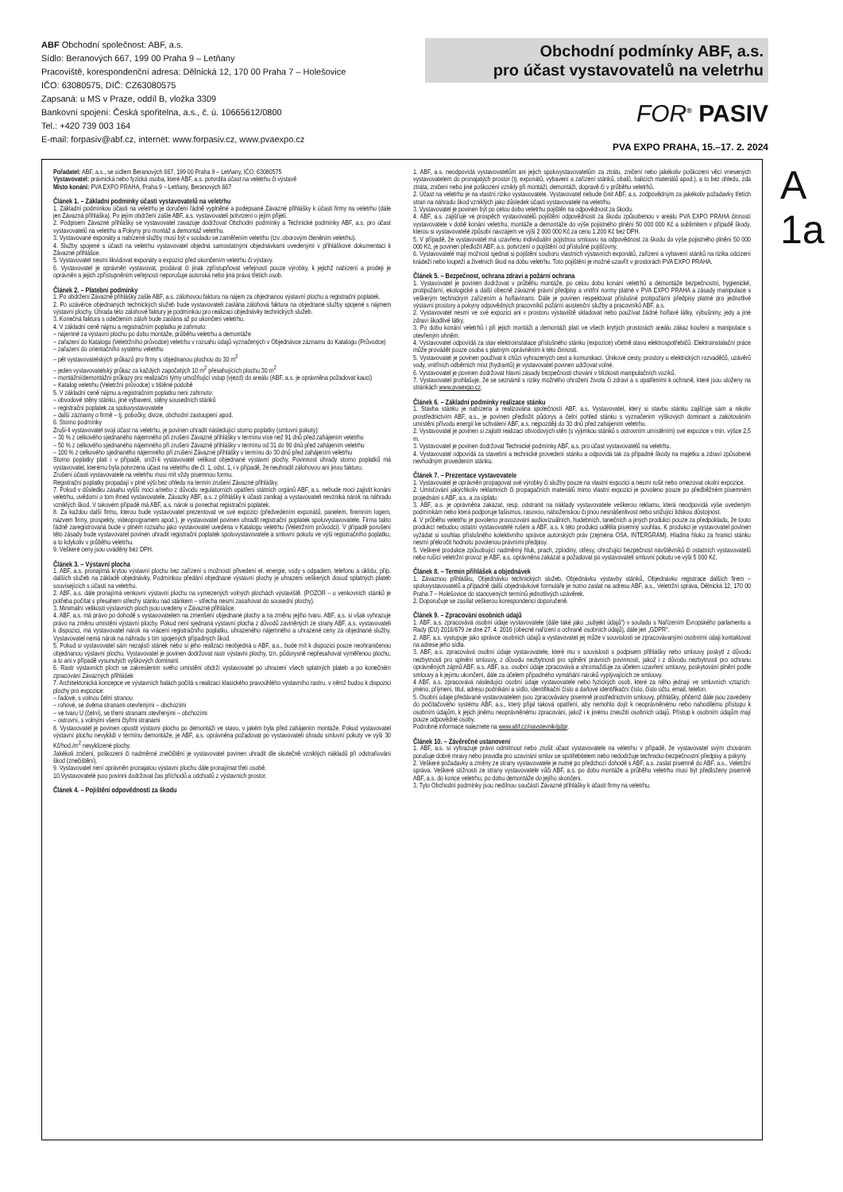ABF Obchodní společnost: ABF, a.s.
Sídlo: Beranových 667, 199 00 Praha 9 – Letňany
Pracoviště, korespondenční adresa: Dělnická 12, 170 00 Praha 7 – Holešovice
IČO: 63080575, DIČ: CZ63080575
Zapsaná: u MS v Praze, oddíl B, vložka 3309
Bankovní spojení: Česká spořitelna, a.s., č. ú. 10665612/0800
Tel.: +420 739 003 164
E-mail: forpasiv@abf.cz, internet: www.forpasiv.cz, www.pvaexpo.cz
Obchodní podmínky ABF, a.s.
pro účast vystavovatelů na veletrhu
FOR<sup>®</sup> PASIV
PVA EXPO PRAHA, 15.–17. 2. 2024
A
1a
Pořadatel: ABF, a.s., se sídlem Beranových 667, 199 00 Praha 9 – Letňany, IČO: 63080575
Vystavovatel: právnická nebo fyzická osoba, které ABF, a.s. potvrdila účast na veletrhu či výstavě
Místo konání: PVA EXPO PRAHA, Praha 9 – Letňany, Beranových 667
Článek 1. – Základní podmínky účasti vystavovatelů na veletrhu
1. Základní podmínkou účasti na veletrhu je doručení řádně vyplněné a podepsané Závazné přihlášky k účasti firmy na veletrhu (dále jen Závazná přihláška). Po jejím obdržení zašle ABF, a.s. vystavovateli potvrzení o jejím přijetí.
2. Podpisem Závazné přihlášky se vystavovatel zavazuje dodržovat Obchodní podmínky a Technické podmínky ABF, a.s. pro účast vystavovatelů na veletrhu a Pokyny pro montáž a demontáž veletrhu.
3. Vystavované exponáty a nabízené služby musí být v souladu se zaměřením veletrhu (tzv. oborovým členěním veletrhu).
4. Služby spojené s účastí na veletrhu vystavovatel objedná samostatnými objednávkami uvedenými v přihláškové dokumentaci k Závazné přihlášce.
5. Vystavovatel nesmí likvidovat exponáty a expozici před ukončením veletrhu či výstavy.
6. Vystavovatel je oprávněn vystavovat, prodávat či jinak zpřístupňovat veřejnosti pouze výrobky, k jejichž nabízení a prodeji je oprávněn a jejich zpřístupněním veřejnosti neporušuje autorská nebo jiná práva třetích osob.
Článek 2. – Platební podmínky
1. Po obdržení Závazné přihlášky zašle ABF, a.s. zálohovou fakturu na nájem za objednanou výstavní plochu a registrační poplatek.
2. Po uzávěrce objednaných technických služeb bude vystavovateli zaslána zálohová faktura na objednané služby spojené s nájmem výstavní plochy. Úhrada této zálohové faktury je podmínkou pro realizaci objednávky technických služeb.
3. Konečná faktura s odečtením záloh bude zaslána až po ukončení veletrhu.
4. V základní ceně nájmu a registračním poplatku je zahrnuto:
– nájemné za výstavní plochu po dobu montáže, průběhu veletrhu a demontáže
– zařazení do Katalogu (Veletržního průvodce) veletrhu v rozsahu údajů vyznačených v Objednávce záznamu do Katalogu (Průvodce)
– zařazení do orientačního systému veletrhu
– pět vystavovatelských průkazů pro firmy s objednanou plochou do 30 m<sup>2</sup>
– jeden vystavovatelský průkaz za každých započatých 10 m<sup>2</sup> přesahujících plochu 30 m<sup>2</sup>
– montážní/demontážní průkazy pro realizační týmy umožňující vstup (vjezd) do areálu (ABF, a.s. je oprávněna požadovat kauci)
– Katalog veletrhu (Veletržní průvodce) v tištěné podobě
5. V základní ceně nájmu a registračním poplatku není zahrnuto:
– obvodové stěny stánku, jiné vybavení, stěny sousedních stánků
– registrační poplatek za spoluvystavovatele
– další záznamy o firmě – tj. pobočky, divize, obchodní zastoupení apod.
6. Storno podmínky
Zruší-li vystavovatel svoji účast na veletrhu, je povinen uhradit následující storno poplatky (smluvní pokuty):
– 30 % z celkového sjednaného nájemného při zrušení Závazné přihlášky v termínu více než 91 dnů před zahájením veletrhu
– 50 % z celkového sjednaného nájemného při zrušení Závazné přihlášky v termínu od 31 do 90 dnů před zahájením veletrhu
– 100 % z celkového sjednaného nájemného při zrušení Závazné přihlášky v termínu do 30 dnů před zahájením veletrhu
Storno poplatky platí i v případě, sníží-li vystavovatel velikost objednané výstavní plochy. Povinnost úhrady storno poplatků má vystavovatel, kterému byla potvrzena účast na veletrhu dle čl. 1, odst. 1, i v případě, že neuhradil zálohovou ani jinou fakturu.
Zrušení účasti vystavovatele na veletrhu musí mít vždy písemnou formu.
Registrační poplatky propadají v plné výši bez ohledu na termín zrušení Závazné přihlášky.
7. Pokud v důsledku zásahu vyšší moci a/nebo z důvodu regulatorních opatření státních orgánů ABF, a.s. nebude moci zajistit konání veletrhu, uvědomí o tom ihned vystavovatele. Závazky ABF, a.s. z přihlášky k účasti zanikají a vystavovateli nevzniká nárok na náhradu vzniklých škod. V takovém případě má ABF, a.s. nárok si ponechat registrační poplatek.
8. Za každou další firmu, kterou bude vystavovatel prezentovat ve své expozici (předvedením exponátů, panelem, firemním logem, názvem firmy, prospekty, videoprogramem apod.), je vystavovatel povinen uhradit registrační poplatek spoluvystavovatele. Firma takto řádně zaregistrovaná bude v plném rozsahu jako vystavovatel uvedena v Katalogu veletrhu (Veletržním průvodci). V případě porušení této zásady bude vystavovatel povinen uhradit registrační poplatek spoluvystavovatele a smluvní pokutu ve výši registračního poplatku, a to kdykoliv v průběhu veletrhu.
9. Veškeré ceny jsou uváděny bez DPH.
Článek 3. – Výstavní plocha
1. ABF, a.s. pronajímá krytou výstavní plochu bez zařízení s možností přivedení el. energie, vody s odpadem, telefonu a úklidu, příp. dalších služeb na základě objednávky. Podmínkou předání objednané výstavní plochy je uhrazení veškerých dosud splatných plateb souvisejících s účastí na veletrhu.
2. ABF, a.s. dále pronajímá venkovní výstavní plochu na vymezených volných plochách výstaviště. (POZOR – u venkovních stánků je potřeba počítat s přesahem střechy stánku nad stánkem – střecha nesmí zasahovat do sousední plochy).
3. Minimální velikosti výstavních ploch jsou uvedeny v Závazné přihlášce.
4. ABF, a.s. má právo po dohodě s vystavovatelem na zmenšení objednané plochy a na změnu jejího tvaru. ABF, a.s. si však vyhrazuje právo na změnu umístění výstavní plochy. Pokud není sjednaná výstavní plocha z důvodů zaviněných ze strany ABF, a.s. vystavovateli k dispozici, má vystavovatel nárok na vrácení registračního poplatku, uhrazeného nájemného a uhrazené ceny za objednané služby. Vystavovatel nemá nárok na náhradu s tím spojených případných škod.
5. Pokud si vystavovatel sám nezajistí stánek nebo si jeho realizaci neobjedná u ABF, a.s., bude mít k dispozici pouze neohraničenou objednanou výstavní plochu. Vystavovatel je povinen dodržovat rastr výstavní plochy, tzn. půdorysně nepřesahovat vyměřenou plochu, a to ani v případě vysunutých výškových dominant.
6. Rastr výstavních ploch se zakreslením svého umístění obdrží vystavovatel po uhrazení všech splatných plateb a po konečném zpracování Závazných přihlášek
7. Architektonická koncepce ve výstavních halách počítá s realizací klasického pravoúhlého výstavního rastru, v němž budou k dispozici plochy pro expozice:
– řadové, s volnou čelní stranou
– rohové, se dvěma stranami otevřenými – obchozími
– ve tvaru U (čelní), se třemi stranami otevřenými – obchozími
– ostrovní, s volnými všemi čtyřmi stranami
8. Vystavovatel je povinen opustit výstavní plochu po demontáži ve stavu, v jakém byla před zahájením montáže. Pokud vystavovatel výstavní plochu nevyklidí v termínu demontáže, je ABF, a.s. oprávněna požadovat po vystavovateli úhradu smluvní pokuty ve výši 30 Kč/hod./m<sup>2</sup> nevyklizené plochy.
Jakékoli zničení, poškození či nadměrné znečištění je vystavovatel povinen uhradit dle skutečně vzniklých nákladů při odstraňování škod (znečištění).
9. Vystavovatel není oprávněn pronajatou výstavní plochu dále pronajímat třetí osobě.
10.Vystavovatelé jsou povinni dodržovat čas příchodů a odchodů z výstavních prostor.
Článek 4. – Pojištění odpovědnosti za škodu
1. ABF, a.s. neodpovídá vystavovatelům ani jejich spoluvystavovatelům za ztrátu, zničení nebo jakékoliv poškození věcí vnesených vystavovatelem do pronajatých prostor (tj. exponátů, vybavení a zařízení stánků, obalů, balicích materiálů apod.), a to bez ohledu, zda ztráta, zničení nebo jiné poškození vznikly při montáži, demontáži, dopravě či v průběhu veletrhů.
2. Účast na veletrhu je na vlastní riziko vystavovatele. Vystavovatel nebude činit ABF, a.s. zodpovědným za jakékoliv požadavky třetích stran na náhradu škod vzniklých jako důsledek účasti vystavovatele na veletrhu.
3. Vystavovatel je povinen být po celou dobu veletrhu pojištěn na odpovědnost za škodu.
4. ABF, a.s. zajišťuje ve prospěch vystavovatelů pojištění odpovědnosti za škodu způsobenou v areálu PVA EXPO PRAHA činností vystavovatele v době konání veletrhu, montáže a demontáže do výše pojistného plnění 50 000 000 Kč a sublimitem v případě škody, kterou si vystavovatelé způsobí navzájem ve výši 2 000 000 Kč za cenu 1 200 Kč bez DPH.
5. V případě, že vystavovatel má uzavřenu individuální pojistnou smlouvu na odpovědnost za škodu do výše pojistného plnění 50 000 000 Kč, je povinen předložit ABF, a.s. potvrzení o pojištění od příslušné pojišťovny.
6. Vystavovatelé mají možnost sjednat si pojištění souboru vlastních výstavních exponátů, zařízení a vybavení stánků na rizika odcizení krádeží nebo loupeží a živelních škod na dobu veletrhu. Toto pojištění je možné uzavřít v prostorách PVA EXPO PRAHA.
Článek 5. – Bezpečnost, ochrana zdraví a požární ochrana
1. Vystavovatel je povinen dodržovat v průběhu montáže, po celou dobu konání veletrhů a demontáže bezpečnostní, hygienické, protipožární, ekologické a další obecně závazné právní předpisy a vnitřní normy platné v PVA EXPO PRAHA a zásady manipulace s veškerým technickým zařízením a hořlavinami. Dále je povinen respektovat příslušné protipožární předpisy platné pro jednotlivé výstavní prostory a pokyny odpovědných pracovníků požární asistenční služby a pracovníků ABF, a.s.
2. Vystavovatel nesmí ve své expozici ani v prostoru výstaviště skladovat nebo používat žádné hořlavé látky, výbušniny, jedy a jiné zdraví škodlivé látky.
3. Po dobu konání veletrhů i při jejich montáži a demontáži platí ve všech krytých prostorách areálu zákaz kouření a manipulace s otevřeným ohněm.
4. Vystavovatel odpovídá za stav elektroinstalace příslušného stánku (expozice) včetně stavu elektrospotřebičů. Elektroinstalační práce může provádět pouze osoba s platným oprávněním k této činnosti.
5. Vystavovatel je povinen používat k chůzi vyhrazených cest a komunikací. Únikové cesty, prostory u elektrických rozvaděčů, uzávěrů vody, vnitřních odběrních míst (hydrantů) je vystavovatel povinen udržovat volné.
6. Vystavovatel je povinen dodržovat hlavní zásady bezpečnosti chování v blízkosti manipulačních vozíků.
7. Vystavovatel prohlašuje, že se seznámil s riziky možného ohrožení života či zdraví a s opatřeními k ochraně, které jsou uloženy na stránkách www.pvaexpo.cz.
Článek 6. – Základní podmínky realizace stánku
1. Stavba stánku je nabízena a realizována společností ABF, a.s. Vystavovatel, který si stavbu stánku zajišťuje sám a nikoliv prostřednictvím ABF, a.s., je povinen předložit půdorys a čelní pohled stánku s vyznačením výškových dominant a zakótováním umístění přívodu energií ke schválení ABF, a.s. nejpozději do 30 dnů před zahájením veletrhu.
2. Vystavovatel je povinen si zajistit realizaci obvodových stěn (s výjimkou stánků s ostrovním umístěním) své expozice v min. výšce 2,5 m.
3. Vystavovatel je povinen dodržovat Technické podmínky ABF, a.s. pro účast vystavovatelů na veletrhu.
4. Vystavovatel odpovídá za stavební a technické provedení stánku a odpovídá tak za případné škody na majetku a zdraví způsobené nevhodným provedením stánku.
Článek 7. – Prezentace vystavovatele
1. Vystavovatel je oprávněn propagovat své výrobky či služby pouze na vlastní expozici a nesmí rušit nebo omezovat okolní expozice.
2. Umisťování jakýchkoliv reklamních či propagačních materiálů mimo vlastní expozici je povoleno pouze po předběžném písemném projednání s ABF, a.s. a za úplatu.
3. ABF, a.s. je oprávněna zakázat, resp. odstranit na náklady vystavovatele veškerou reklamu, která neodpovídá výše uvedeným podmínkám nebo která podporuje fašismus, rasovou, náboženskou či jinou nesnášenlivost nebo snižující lidskou důstojnost.
4. V průběhu veletrhu je povoleno provozování audiovizuálních, hudebních, tanečních a jiných produkcí pouze za předpokladu, že touto produkcí nebudou ostatní vystavovatelé rušeni a ABF, a.s. k této produkci udělila písemný souhlas. K produkci je vystavovatel povinen vyžádat si souhlas příslušného kolektivního správce autorských práv (zejména OSA, INTERGRAM). Hladina hluku za hranicí stánku nesmí překročit hodnotu povolenou právními předpisy.
5. Veškeré produkce způsobující nadměrný hluk, prach, zplodiny, otřesy, ohrožující bezpečnost návštěvníků či ostatních vystavovatelů nebo rušící veletržní provoz je ABF, a.s. oprávněna zakázat a požadovat po vystavovateli smluvní pokutu ve výši 5 000 Kč.
Článek 8. – Termín přihlášek a objednávek
1. Závaznou přihlášku, Objednávku technických služeb, Objednávku výstavby stánků, Objednávku registrace dalších firem – spoluvystavovatelů a případně další objednávkové formuláře je nutno zaslat na adresu ABF, a.s., Veletržní správa, Dělnická 12, 170 00 Praha 7 – Holešovice do stanovených termínů jednotlivých uzávěrek.
2. Doporučuje se zasílat veškerou korespondenci doporučeně.
Článek 9. – Zpracování osobních údajů
1. ABF, a.s. zpracovává osobní údaje vystavovatele (dále také jako „subjekt údajů“) v souladu s Nařízením Evropského parlamentu a Rady (EU) 2016/679 ze dne 27. 4. 2016 (obecné nařízení o ochraně osobních údajů), dále jen „GDPR“.
2. ABF, a.s. vystupuje jako správce osobních údajů a vystavovatel jej může v souvislosti se zpracovávanými osobními údaji kontaktovat na adrese jeho sídla.
3. ABF, a.s. zpracovává osobní údaje vystavovatele, které mu v souvislosti s podpisem přihlášky nebo smlouvy poskytl z důvodu nezbytnosti pro splnění smlouvy, z důvodu nezbytnosti pro splnění právních povinností, jakož i z důvodu nezbytnosti pro ochranu oprávněných zájmů ABF, a.s. ABF, a.s. osobní údaje zpracovává a shromažďuje za účelem uzavření smlouvy, poskytování plnění podle smlouvy a k jejímu ukončení, dále za účelem případného vymáhání nároků vyplývajících ze smlouvy.
4 ABF, a.s. zpracovává následující osobní údaje vystavovatele nebo fyzických osob, které za něho jednají ve smluvních vztazích: jméno, příjmení, titul, adresu podnikání a sídlo, identifikační číslo a daňové identifikační číslo, číslo účtu, email, telefon.
5. Osobní údaje předávané vystavovatelem jsou zpracovávány písemně prostřednictvím smlouvy, přihlášky, přičemž dále jsou zavedeny do počítačového systému ABF, a.s., který přijal taková opatření, aby nemohlo dojít k neoprávněnému nebo nahodilému přístupu k osobním údajům, k jejich jinému neoprávněnému zpracování, jakož i k jinému zneužití osobních údajů. Přístup k osobním údajům mají pouze odpovědné osoby.
Podrobné informace naleznete na www.abf.cz/navstevnik/gdpr.
Článek 10. – Závěrečné ustanovení
1. ABF, a.s. si vyhrazuje právo odmítnout nebo zrušit účast vystavovatele na veletrhu v případě, že vystavovatel svým chováním porušuje dobré mravy nebo pravidla pro uzavírání smluv se spotřebitelem nebo nedodržuje technicko-bezpečnostní předpisy a pokyny.
2. Veškeré požadavky a změny ze strany vystavovatele je nutné po předchozí dohodě s ABF, a.s. zaslat písemně do ABF, a.s., Veletržní správa. Veškeré stížnosti ze strany vystavovatele vůči ABF, a.s. po dobu montáže a průběhu veletrhu musí být předloženy písemně ABF, a.s. do konce veletrhu, po dobu demontáže do jejího skončení.
3. Tyto Obchodní podmínky jsou nedílnou součástí Závazné přihlášky k účasti firmy na veletrhu.